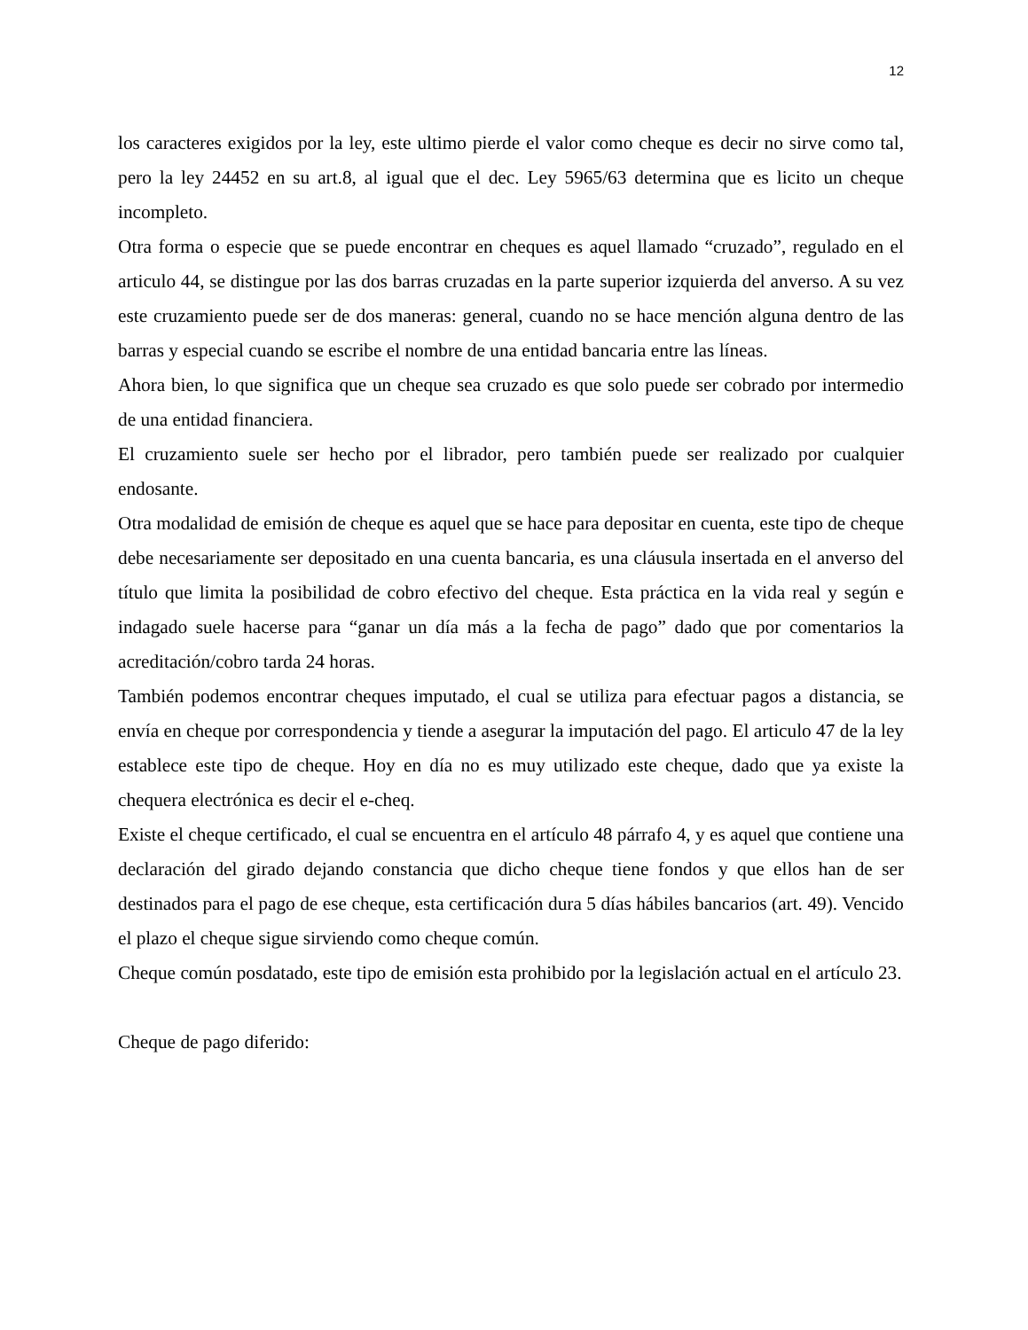12
los caracteres exigidos por la ley, este ultimo pierde el valor como cheque es decir no sirve como tal, pero la ley 24452 en su art.8, al igual que el dec. Ley 5965/63 determina que es licito un cheque incompleto.
Otra forma o especie que se puede encontrar en cheques es aquel llamado “cruzado”, regulado en el articulo 44, se distingue por las dos barras cruzadas en la parte superior izquierda del anverso. A su vez este cruzamiento puede ser de dos maneras: general, cuando no se hace mención alguna dentro de las barras y especial cuando se escribe el nombre de una entidad bancaria entre las líneas.
Ahora bien, lo que significa que un cheque sea cruzado es que solo puede ser cobrado por intermedio de una entidad financiera.
El cruzamiento suele ser hecho por el librador, pero también puede ser realizado por cualquier endosante.
Otra modalidad de emisión de cheque es aquel que se hace para depositar en cuenta, este tipo de cheque debe necesariamente ser depositado en una cuenta bancaria, es una cláusula insertada en el anverso del título que limita la posibilidad de cobro efectivo del cheque. Esta práctica en la vida real y según e indagado suele hacerse para “ganar un día más a la fecha de pago” dado que por comentarios la acreditación/cobro tarda 24 horas.
También podemos encontrar cheques imputado, el cual se utiliza para efectuar pagos a distancia, se envía en cheque por correspondencia y tiende a asegurar la imputación del pago. El articulo 47 de la ley establece este tipo de cheque. Hoy en día no es muy utilizado este cheque, dado que ya existe la chequera electrónica es decir el e-cheq.
Existe el cheque certificado, el cual se encuentra en el artículo 48 párrafo 4, y es aquel que contiene una declaración del girado dejando constancia que dicho cheque tiene fondos y que ellos han de ser destinados para el pago de ese cheque, esta certificación dura 5 días hábiles bancarios (art. 49). Vencido el plazo el cheque sigue sirviendo como cheque común.
Cheque común posdatado, este tipo de emisión esta prohibido por la legislación actual en el artículo 23.
Cheque de pago diferido: